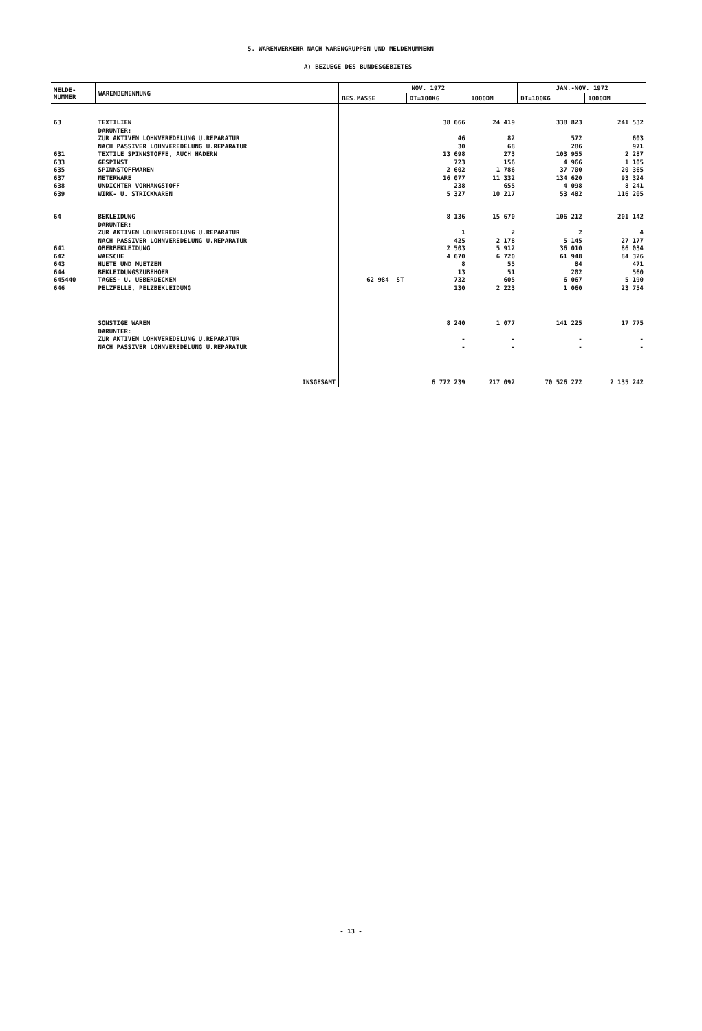5. WARENVERKEHR NACH WARENGRUPPEN UND MELDENUMMERN
A) BEZUEGE DES BUNDESGEBIETES
| MELDE- NUMMER | WARENBENENNUNG | NOV. 1972 | | | JAN.-NOV. 1972 | |
| --- | --- | --- | --- | --- | --- | --- |
| | | BES.MASSE | DT=100KG | 1000DM | DT=100KG | 1000DM |
| 63 | TEXTILIEN DARUNTER: | | 38 666 | 24 419 | 338 823 | 241 532 |
| | ZUR AKTIVEN LOHNVEREDELUNG U.REPARATUR | | 46 | 82 | 572 | 603 |
| | NACH PASSIVER LOHNVEREDELUNG U.REPARATUR | | 30 | 68 | 286 | 971 |
| 631 | TEXTILE SPINNSTOFFE, AUCH HADERN | | 13 698 | 273 | 103 955 | 2 287 |
| 633 | GESPINST | | 723 | 156 | 4 966 | 1 105 |
| 635 | SPINNSTOFFWAREN | | 2 602 | 1 786 | 37 700 | 20 365 |
| 637 | METERWARE | | 16 077 | 11 332 | 134 620 | 93 324 |
| 638 | UNDICHTER VORHANGSTOFF | | 238 | 655 | 4 098 | 8 241 |
| 639 | WIRK- U. STRICKWAREN | | 5 327 | 10 217 | 53 482 | 116 205 |
| 64 | BEKLEIDUNG DARUNTER: | | 8 136 | 15 670 | 106 212 | 201 142 |
| | ZUR AKTIVEN LOHNVEREDELUNG U.REPARATUR | | 1 | 2 | 2 | 4 |
| | NACH PASSIVER LOHNVEREDELUNG U.REPARATUR | | 425 | 2 178 | 5 145 | 27 177 |
| 641 | OBERBEKLEIDUNG | | 2 503 | 5 912 | 36 010 | 86 034 |
| 642 | WAESCHE | | 4 670 | 6 720 | 61 948 | 84 326 |
| 643 | HUETE UND MUETZEN | | 8 | 55 | 84 | 471 |
| 644 | BEKLEIDUNGSZUBEHOER | | 13 | 51 | 202 | 560 |
| 645440 | TAGES- U. UEBERDECKEN | 62 984 ST | 732 | 605 | 6 067 | 5 190 |
| 646 | PELZFELLE, PELZBEKLEIDUNG | | 130 | 2 223 | 1 060 | 23 754 |
| | SONSTIGE WAREN DARUNTER: | | 8 240 | 1 077 | 141 225 | 17 775 |
| | ZUR AKTIVEN LOHNVEREDELUNG U.REPARATUR | | - | - | - | - |
| | NACH PASSIVER LOHNVEREDELUNG U.REPARATUR | | - | - | - | - |
| | INSGESAMT | | 6 772 239 | 217 092 | 70 526 272 | 2 135 242 |
- 13 -